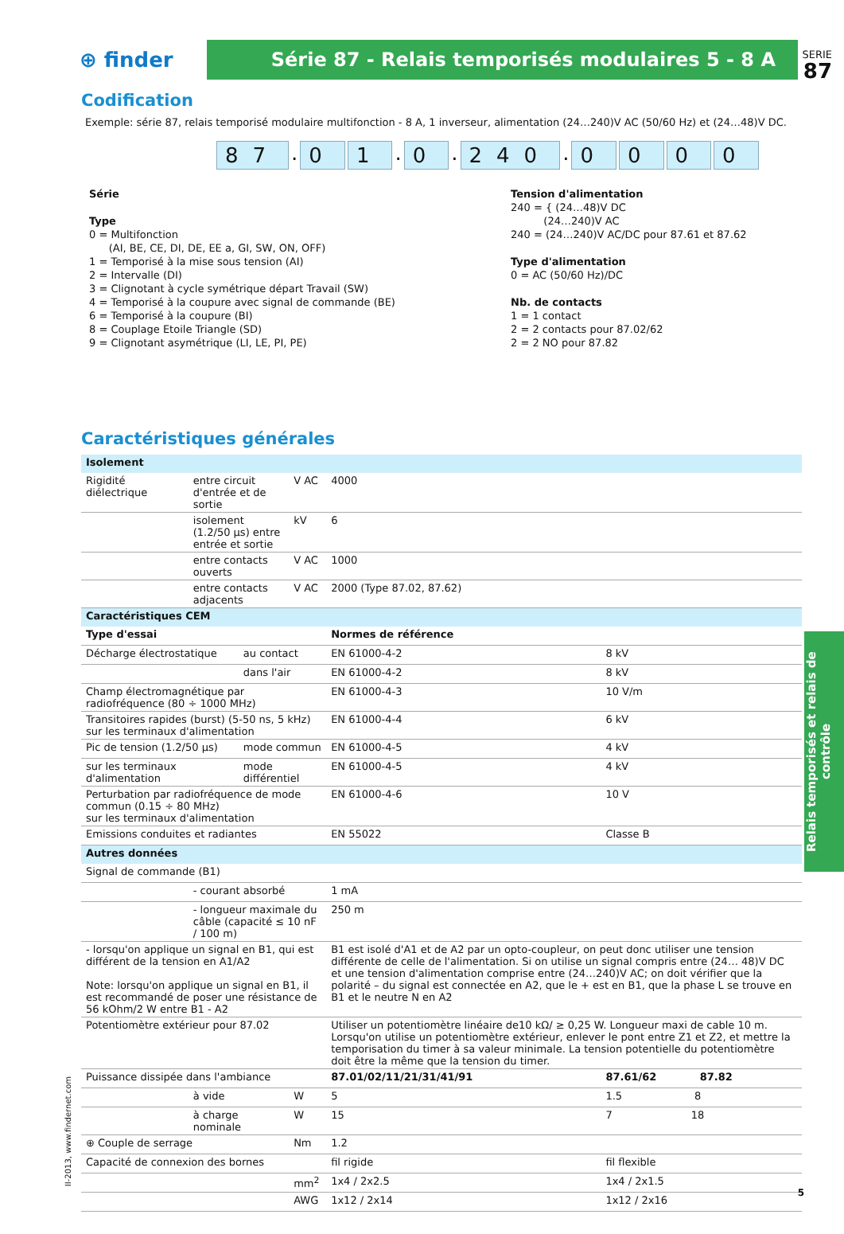SERIE
87
⊕ finder
Série 87 - Relais temporisés modulaires 5 - 8 A
Codification
Exemple: série 87, relais temporisé modulaire multifonction - 8 A, 1 inverseur, alimentation (24…240)V AC (50/60 Hz) et (24…48)V DC.
87. 0 1. 0. 240. 0 0 0 0
Série
Type
0 = Multifonction
(AI, BE, CE, DI, DE, EE a, GI, SW, ON, OFF)
1 = Temporisé à la mise sous tension (AI)
2 = Intervalle (DI)
3 = Clignotant à cycle symétrique départ Travail (SW)
4 = Temporisé à la coupure avec signal de commande (BE)
6 = Temporisé à la coupure (BI)
8 = Couplage Etoile Triangle (SD)
9 = Clignotant asymétrique (LI, LE, PI, PE)
Tension d'alimentation
240 = { (24…48)V DC
(24…240)V AC
240 = (24…240)V AC/DC pour 87.61 et 87.62
Type d'alimentation
0 = AC (50/60 Hz)/DC
Nb. de contacts
1 = 1 contact
2 = 2 contacts pour 87.02/62
2 = 2 NO pour 87.82
Caractéristiques générales
Relais temporisés et relais de contrôle
| Isolement | | | | | |
| Rigidité diélectrique | entre circuit d'entrée et de sortie | | V AC | 4000 | |
| | isolement (1.2/50 μs) entre entrée et sortie | | kV | 6 | |
| | entre contacts ouverts | | V AC | 1000 | |
| | entre contacts adjacents | | V AC | 2000 (Type 87.02, 87.62) | |
| Caractéristiques CEM | | | | | |
| Type d'essai | | | | Normes de référence | |
| Décharge électrostatique | | au contact | | EN 61000-4-2 | 8 kV |
| | | dans l'air | | EN 61000-4-2 | 8 kV |
| Champ électromagnétique par radiofréquence (80 ÷ 1000 MHz) | | | | EN 61000-4-3 | 10 V/m |
| Transitoires rapides (burst) (5-50 ns, 5 kHz) sur les terminaux d'alimentation | | | | EN 61000-4-4 | 6 kV |
| Pic de tension (1.2/50 μs) | | mode commun | | EN 61000-4-5 | 4 kV |
| sur les terminaux d'alimentation | | mode différentiel | | EN 61000-4-5 | 4 kV |
| Perturbation par radiofréquence de mode commun (0.15 ÷ 80 MHz) sur les terminaux d'alimentation | | | | EN 61000-4-6 | 10 V |
| Emissions conduites et radiantes | | | | EN 55022 | Classe B |
| Autres données | | | | | |
| Signal de commande (B1) | | | | | |
| | - courant absorbé | | | 1 mA | |
| | - longueur maximale du câble (capacité ≤ 10 nF / 100 m) | | | 250 m | |
| - lorsqu'on applique un signal en B1, qui est différent de la tension en A1/A2 Note: lorsqu'on applique un signal en B1, il est recommandé de poser une résistance de 56 kOhm/2 W entre B1 - A2 | | | | B1 est isolé d'A1 et de A2 par un opto-coupleur, on peut donc utiliser une tension différente de celle de l'alimentation. Si on utilise un signal compris entre (24… 48)V DC et une tension d'alimentation comprise entre (24…240)V AC; on doit vérifier que la polarité – du signal est connectée en A2, que le + est en B1, que la phase L se trouve en B1 et le neutre N en A2 | |
| Potentiomètre extérieur pour 87.02 | | | | Utiliser un potentiomètre linéaire de10 kΩ/ ≥ 0,25 W. Longueur maxi de cable 10 m. Lorsqu'on utilise un potentiomètre extérieur, enlever le pont entre Z1 et Z2, et mettre la temporisation du timer à sa valeur minimale. La tension potentielle du potentiomètre doit être la même que la tension du timer. | |
| Puissance dissipée dans l'ambiance | | | | 87.01/02/11/21/31/41/91 | 87.61/62 87.82 |
| | à vide | | W | 5 | 1.5 8 |
| | à charge nominale | | W | 15 | 7 18 |
| ⊕ Couple de serrage | | | Nm | 1.2 | |
| Capacité de connexion des bornes | | | | fil rigide | fil flexible |
| | | | mm<sup>2</sup> | 1x4 / 2x2.5 | 1x4 / 2x1.5 |
| | | | AWG | 1x12 / 2x14 | 1x12 / 2x16 |
II-2013, www.findernet.com
5